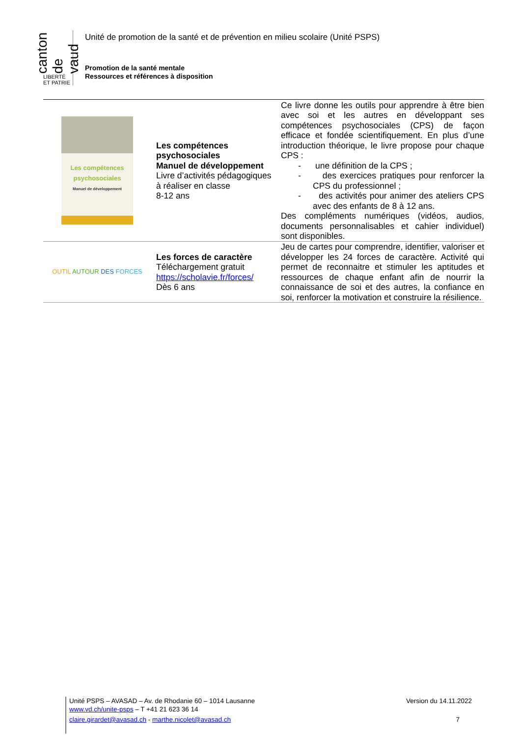canton de vaud
LIBERTÉ ET PATRIE
Unité de promotion de la santé et de prévention en milieu scolaire (Unité PSPS)
Promotion de la santé mentale
Ressources et références à disposition
| Les compétences psychosociales Manuel de développement | Les compétences psychosociales Manuel de développement Livre d’activités pédagogiques à réaliser en classe 8-12 ans | Ce livre donne les outils pour apprendre à être bien avec soi et les autres en développant ses compétences psychosociales (CPS) de façon efficace et fondée scientifiquement. En plus d’une introduction théorique, le livre propose pour chaque CPS : - une définition de la CPS ; - des exercices pratiques pour renforcer la CPS du professionnel ; - des activités pour animer des ateliers CPS avec des enfants de 8 à 12 ans. Des compléments numériques (vidéos, audios, documents personnalisables et cahier individuel) sont disponibles. |
| OUTIL AUTOUR DES FORCES | Les forces de caractère Téléchargement gratuit https://scholavie.fr/forces/ Dès 6 ans | Jeu de cartes pour comprendre, identifier, valoriser et développer les 24 forces de caractère. Activité qui permet de reconnaitre et stimuler les aptitudes et ressources de chaque enfant afin de nourrir la connaissance de soi et des autres, la confiance en soi, renforcer la motivation et construire la résilience. |
Unité PSPS – AVASAD – Av. de Rhodanie 60 – 1014 Lausanne Version du 14.11.2022
www.vd.ch/unite-psps – T +41 21 623 36 14
claire.girardet@avasad.ch - marthe.nicolet@avasad.ch 7